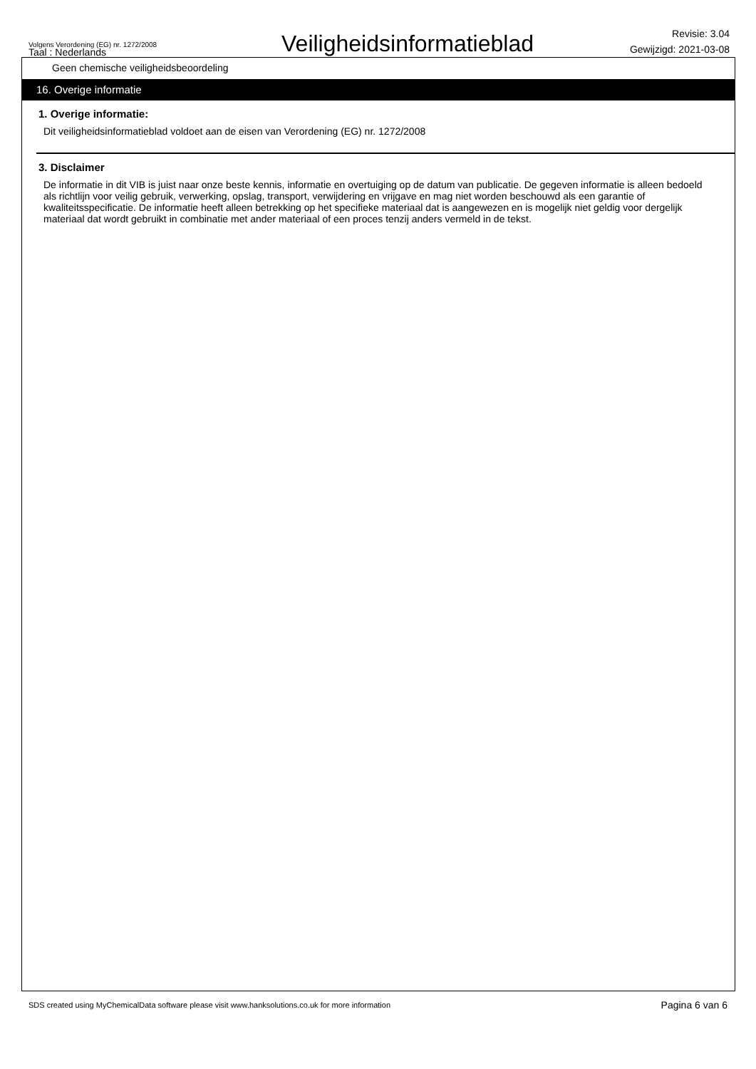Volgens Verordening (EG) nr. 1272/2008
Taal : Nederlands
Veiligheidsinformatieblad
Revisie: 3.04
Gewijzigd: 2021-03-08
Geen chemische veiligheidsbeoordeling
16. Overige informatie
1. Overige informatie:
Dit veiligheidsinformatieblad voldoet aan de eisen van Verordening (EG) nr. 1272/2008
3. Disclaimer
De informatie in dit VIB is juist naar onze beste kennis, informatie en overtuiging op de datum van publicatie. De gegeven informatie is alleen bedoeld als richtlijn voor veilig gebruik, verwerking, opslag, transport, verwijdering en vrijgave en mag niet worden beschouwd als een garantie of kwaliteitsspecificatie. De informatie heeft alleen betrekking op het specifieke materiaal dat is aangewezen en is mogelijk niet geldig voor dergelijk materiaal dat wordt gebruikt in combinatie met ander materiaal of een proces tenzij anders vermeld in de tekst.
SDS created using MyChemicalData software please visit www.hanksolutions.co.uk for more information Pagina 6 van 6